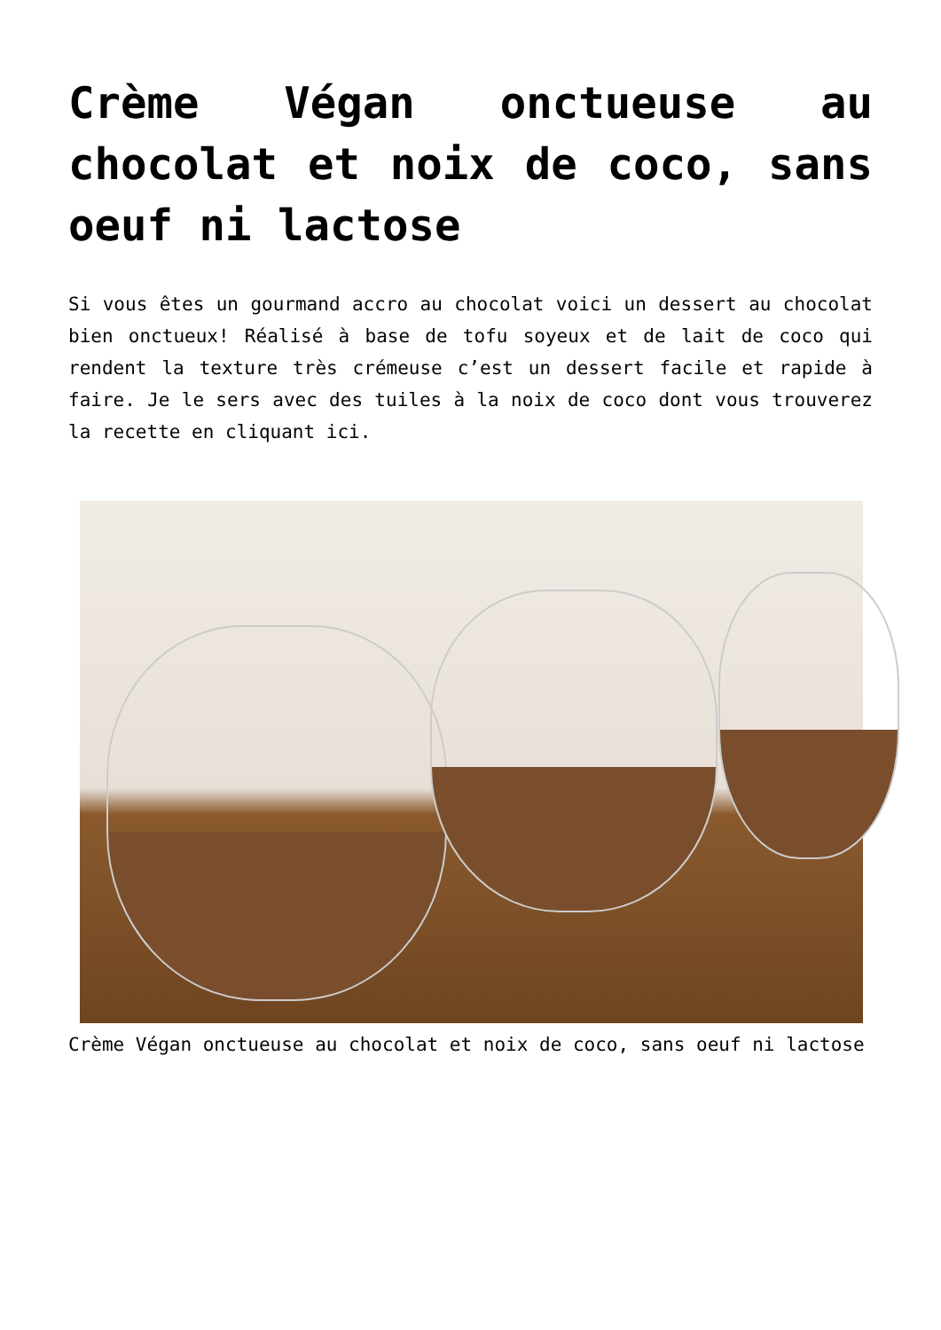Crème Végan onctueuse au chocolat et noix de coco, sans oeuf ni lactose
Si vous êtes un gourmand accro au chocolat voici un dessert au chocolat bien onctueux! Réalisé à base de tofu soyeux et de lait de coco qui rendent la texture très crémeuse c’est un dessert facile et rapide à faire. Je le sers avec des tuiles à la noix de coco dont vous trouverez la recette en cliquant ici.
Crème Végan onctueuse au chocolat et noix de coco, sans oeuf ni lactose